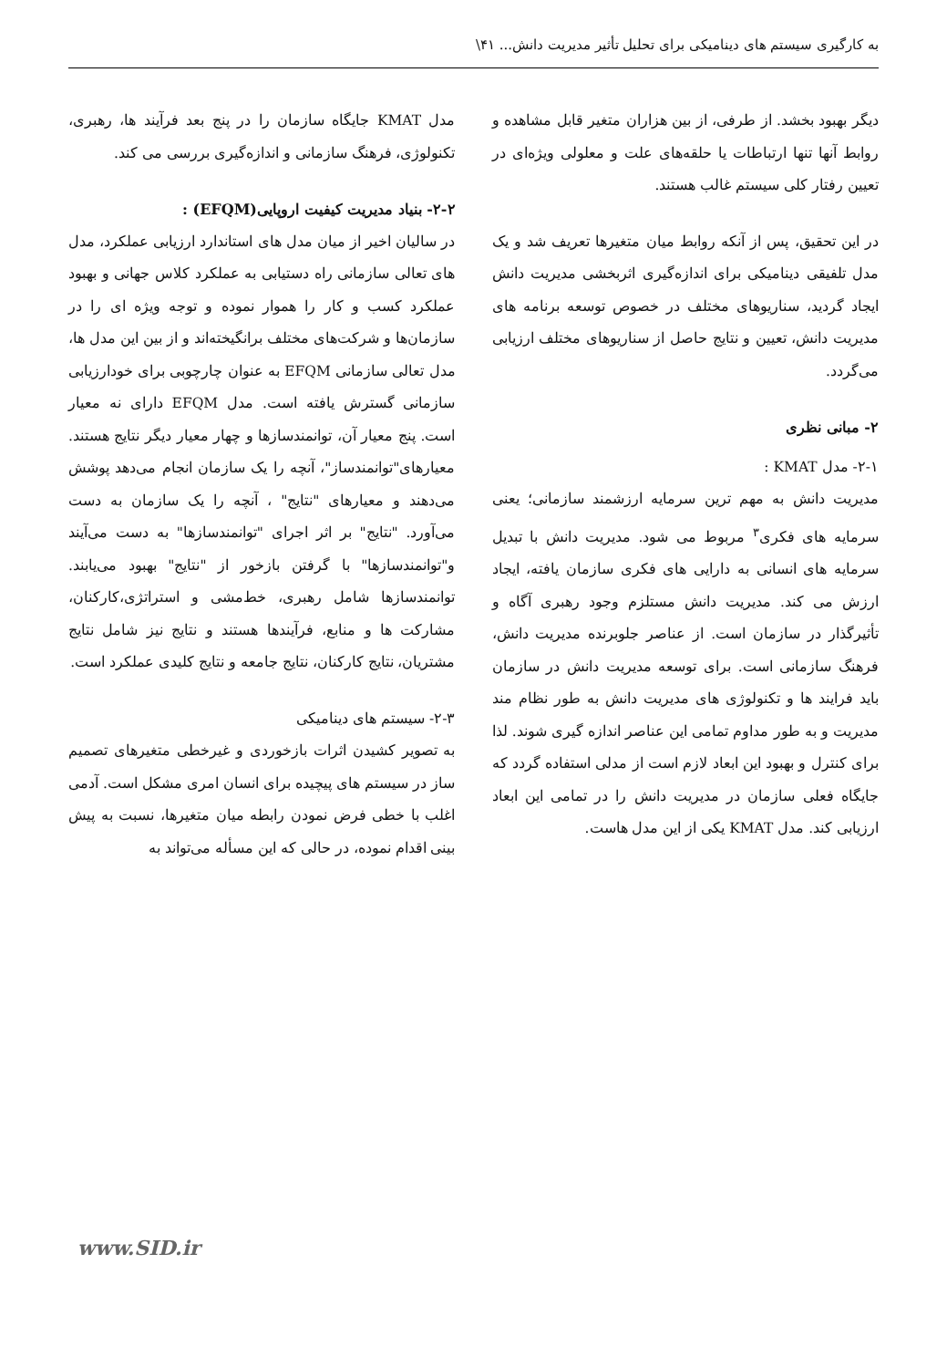به کارگیری سیستم های دینامیکی برای تحلیل تأثیر مدیریت دانش... ۴۱\
دیگر بهبود بخشد. از طرفی، از بین هزاران متغیر قابل مشاهده و روابط آنها تنها ارتباطات یا حلقه‌های علت و معلولی ویژه‌ای در تعیین رفتار کلی سیستم غالب هستند.
در این تحقیق، پس از آنکه روابط میان متغیرها تعریف شد و یک مدل تلفیقی دینامیکی برای اندازه‌گیری اثربخشی مدیریت دانش ایجاد گردید، سناریوهای مختلف در خصوص توسعه برنامه های مدیریت دانش، تعیین و نتایج حاصل از سناریوهای مختلف ارزیابی می‌گردد.
۲- مبانی نظری
۲-۱- مدل KMAT :
مدیریت دانش به مهم ترین سرمایه ارزشمند سازمانی؛ یعنی سرمایه های فکری<sup>۳</sup> مربوط می شود. مدیریت دانش با تبدیل سرمایه های انسانی به دارایی های فکری سازمان یافته، ایجاد ارزش می کند. مدیریت دانش مستلزم وجود رهبری آگاه و تأثیرگذار در سازمان است. از عناصر جلوبرنده مدیریت دانش، فرهنگ سازمانی است. برای توسعه مدیریت دانش در سازمان باید فرایند ها و تکنولوژی های مدیریت دانش به طور نظام مند مدیریت و به طور مداوم تمامی این عناصر اندازه گیری شوند. لذا برای کنترل و بهبود این ابعاد لازم است از مدلی استفاده گردد که جایگاه فعلی سازمان در مدیریت دانش را در تمامی این ابعاد ارزیابی کند. مدل KMAT یکی از این مدل هاست.
مدل KMAT جایگاه سازمان را در پنج بعد فرآیند ها، رهبری، تکنولوژی، فرهنگ سازمانی و اندازه‌گیری بررسی می کند.
۲-۲- بنیاد مدیریت کیفیت اروپایی(EFQM) :
در سالیان اخیر از میان مدل های استاندارد ارزیابی عملکرد، مدل های تعالی سازمانی راه دستیابی به عملکرد کلاس جهانی و بهبود عملکرد کسب و کار را هموار نموده و توجه ویژه ای را در سازمان‌ها و شرکت‌های مختلف برانگیخته‌اند و از بین این مدل ها، مدل تعالی سازمانی EFQM به عنوان چارچوبی برای خودارزیابی سازمانی گسترش یافته است. مدل EFQM دارای نه معیار است. پنج معیار آن، توانمندسازها و چهار معیار دیگر نتایج هستند. معیارهای"توانمندساز"، آنچه را یک سازمان انجام می‌دهد پوشش می‌دهند و معیارهای "نتایج" ، آنچه را یک سازمان به دست می‌آورد. "نتایج" بر اثر اجرای "توانمندسازها" به دست می‌آیند و"توانمندسازها" با گرفتن بازخور از "نتایج" بهبود می‌یابند. توانمندسازها شامل رهبری، خط‌مشی و استراتژی،کارکنان، مشارکت ها و منابع، فرآیندها هستند و نتایج نیز شامل نتایج مشتریان، نتایج کارکنان، نتایج جامعه و نتایج کلیدی عملکرد است.
۲-۳- سیستم های دینامیکی
به تصویر کشیدن اثرات بازخوردی و غیرخطی متغیرهای تصمیم ساز در سیستم های پیچیده برای انسان امری مشکل است. آدمی اغلب با خطی فرض نمودن رابطه میان متغیرها، نسبت به پیش بینی اقدام نموده، در حالی که این مسأله می‌تواند به
www.SID.ir